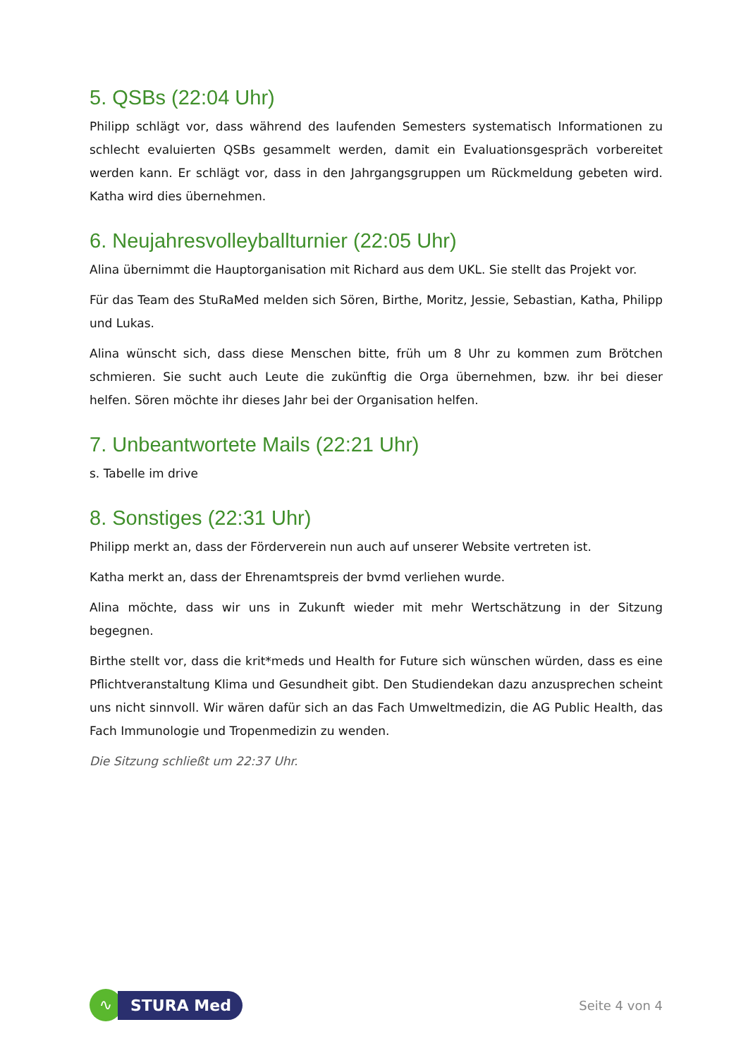5. QSBs (22:04 Uhr)
Philipp schlägt vor, dass während des laufenden Semesters systematisch Informationen zu schlecht evaluierten QSBs gesammelt werden, damit ein Evaluationsgespräch vorbereitet werden kann. Er schlägt vor, dass in den Jahrgangsgruppen um Rückmeldung gebeten wird. Katha wird dies übernehmen.
6. Neujahresvolleyballturnier (22:05 Uhr)
Alina übernimmt die Hauptorganisation mit Richard aus dem UKL. Sie stellt das Projekt vor.
Für das Team des StuRaMed melden sich Sören, Birthe, Moritz, Jessie, Sebastian, Katha, Philipp und Lukas.
Alina wünscht sich, dass diese Menschen bitte, früh um 8 Uhr zu kommen zum Brötchen schmieren. Sie sucht auch Leute die zukünftig die Orga übernehmen, bzw. ihr bei dieser helfen. Sören möchte ihr dieses Jahr bei der Organisation helfen.
7. Unbeantwortete Mails (22:21 Uhr)
s. Tabelle im drive
8. Sonstiges (22:31 Uhr)
Philipp merkt an, dass der Förderverein nun auch auf unserer Website vertreten ist.
Katha merkt an, dass der Ehrenamtspreis der bvmd verliehen wurde.
Alina möchte, dass wir uns in Zukunft wieder mit mehr Wertschätzung in der Sitzung begegnen.
Birthe stellt vor, dass die krit*meds und Health for Future sich wünschen würden, dass es eine Pflichtveranstaltung Klima und Gesundheit gibt. Den Studiendekan dazu anzusprechen scheint uns nicht sinnvoll. Wir wären dafür sich an das Fach Umweltmedizin, die AG Public Health, das Fach Immunologie und Tropenmedizin zu wenden.
Die Sitzung schließt um 22:37 Uhr.
∿
STURA Med
Seite 4 von 4